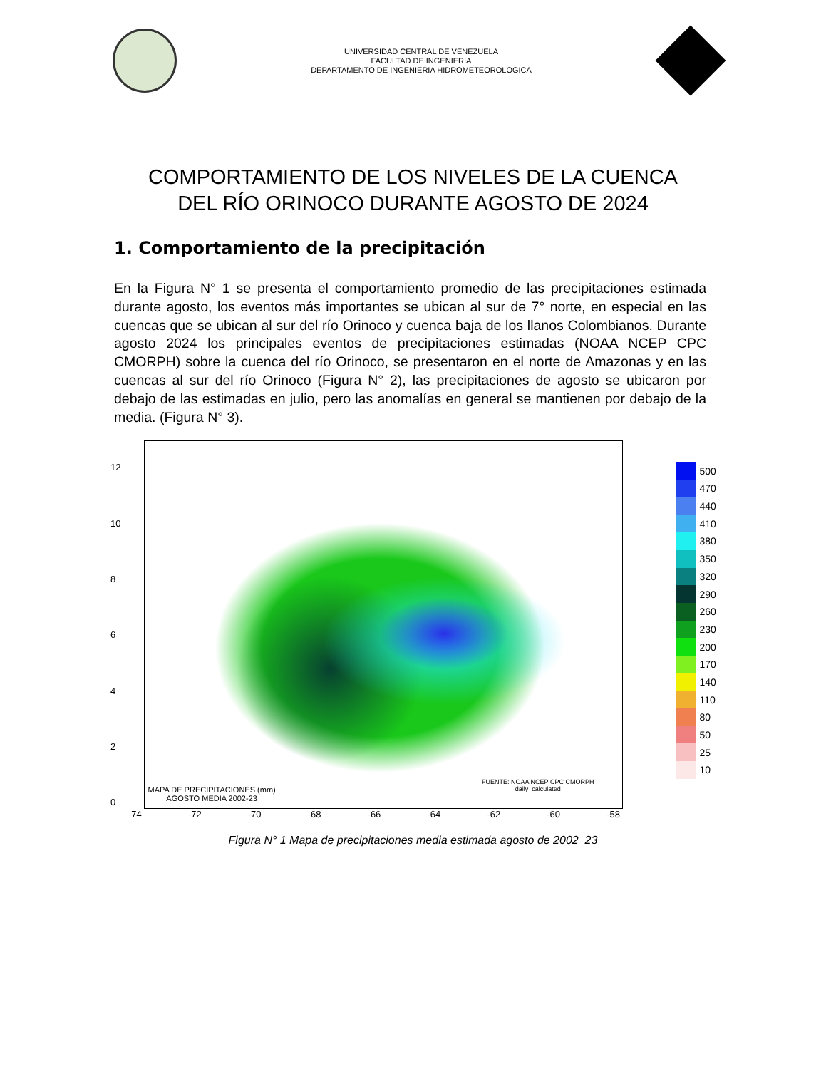UNIVERSIDAD CENTRAL DE VENEZUELA
FACULTAD DE INGENIERIA
DEPARTAMENTO DE INGENIERIA HIDROMETEOROLOGICA
COMPORTAMIENTO DE LOS NIVELES DE LA CUENCA
DEL RÍO ORINOCO DURANTE AGOSTO DE 2024
1. Comportamiento de la precipitación
En la Figura N° 1 se presenta el comportamiento promedio de las precipitaciones estimada durante agosto, los eventos más importantes se ubican al sur de 7° norte, en especial en las cuencas que se ubican al sur del río Orinoco y cuenca baja de los llanos Colombianos. Durante agosto 2024 los principales eventos de precipitaciones estimadas (NOAA NCEP CPC CMORPH) sobre la cuenca del río Orinoco, se presentaron en el norte de Amazonas y en las cuencas al sur del río Orinoco (Figura N° 2), las precipitaciones de agosto se ubicaron por debajo de las estimadas en julio, pero las anomalías en general se mantienen por debajo de la media. (Figura N° 3).
12
10
86420
FUENTE: NOAA NCEP CPC CMORPH
daily_calculated
MAPA DE PRECIPITACIONES (mm)
AGOSTO MEDIA 2002-23
500
470
440
410
380
350
320
290
260
230
200
170
140
110
80
50
25
10
-74 -72 -70 -68 -66 -64 -62 -60 -58
Figura N° 1 Mapa de precipitaciones media estimada agosto de 2002_23